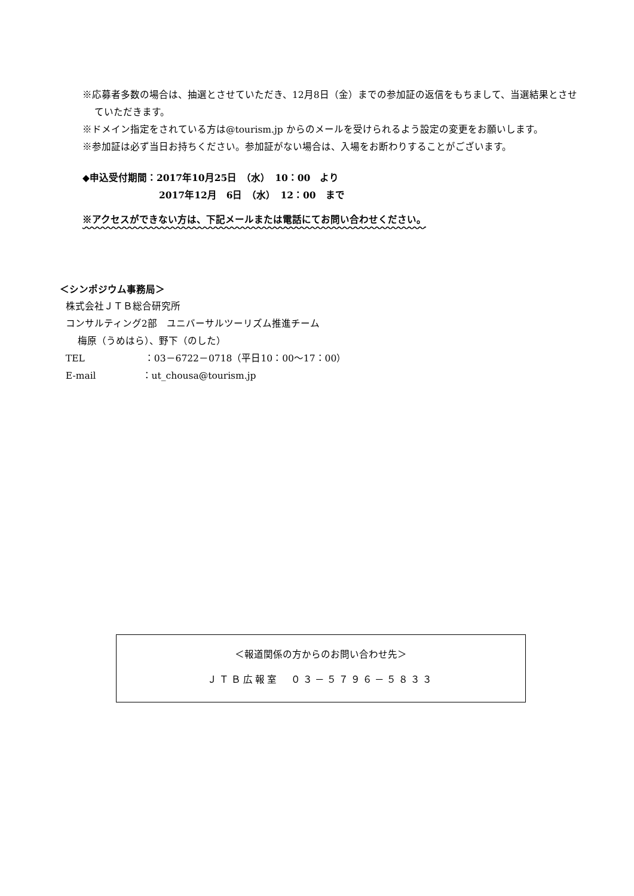※応募者多数の場合は、抽選とさせていただき、12月8日（金）までの参加証の返信をもちまして、当選結果とさせていただきます。
※ドメイン指定をされている方は@tourism.jp からのメールを受けられるよう設定の変更をお願いします。
※参加証は必ず当日お持ちください。参加証がない場合は、入場をお断わりすることがございます。
◆申込受付期間：2017年10月25日　（水）　10：00　より
　　　　　　　　2017年12月　6日　（水）　12：00　まで
※アクセスができない方は、下記メールまたは電話にてお問い合わせください。
＜シンポジウム事務局＞
株式会社ＪＴＢ総合研究所
コンサルティング2部　ユニバーサルツーリズム推進チーム
梅原（うめはら）、野下（のした）
TEL ：03－6722－0718（平日10：00～17：00）
E-mail ：ut_chousa@tourism.jp
＜報道関係の方からのお問い合わせ先＞
ＪＴＢ広報室　０３－５７９６－５８３３